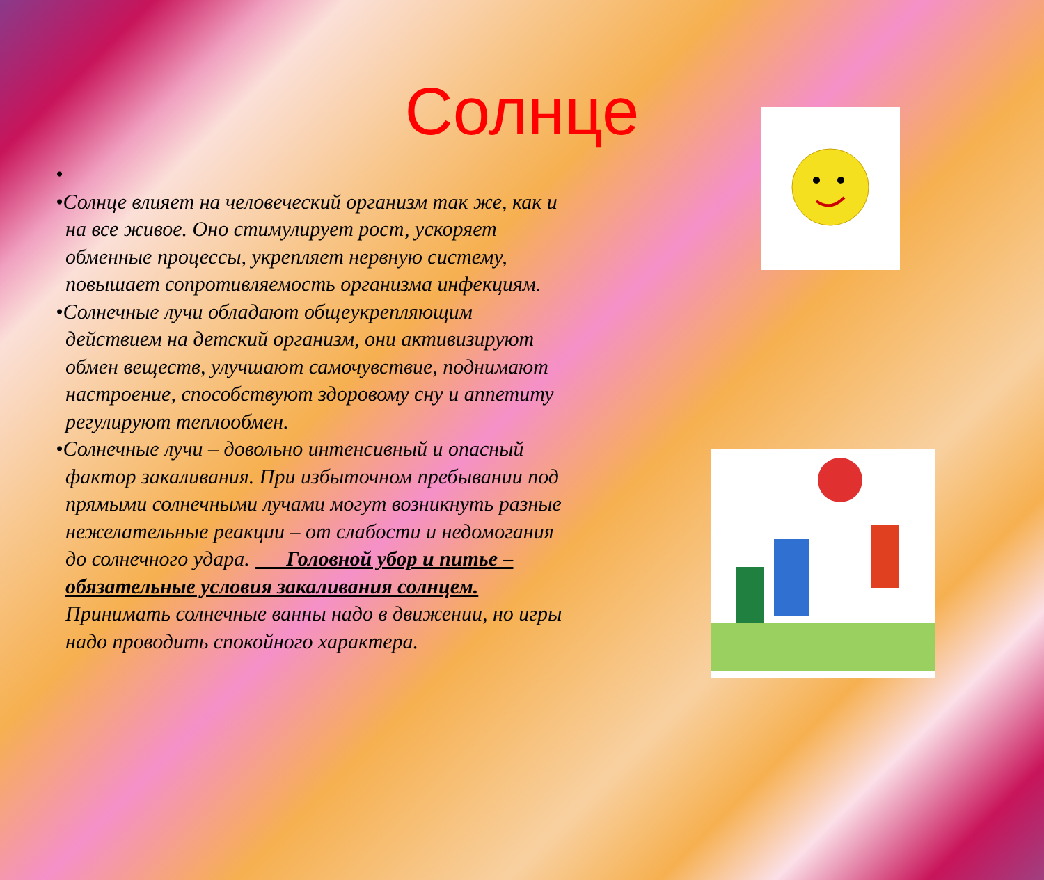Солнце
•
•Солнце влияет на человеческий организм так же, как и на все живое. Оно стимулирует рост, ускоряет обменные процессы, укрепляет нервную систему, повышает сопротивляемость организма инфекциям.
•Солнечные лучи обладают общеукрепляющим действием на детский организм, они активизируют обмен веществ, улучшают самочувствие, поднимают настроение, способствуют здоровому сну и аппетиту регулируют теплообмен.
•Солнечные лучи – довольно интенсивный и опасный фактор закаливания. При избыточном пребывании под прямыми солнечными лучами могут возникнуть разные нежелательные реакции – от слабости и недомогания до солнечного удара. Головной убор и питье – обязательные условия закаливания солнцем. Принимать солнечные ванны надо в движении, но игры надо проводить спокойного характера.